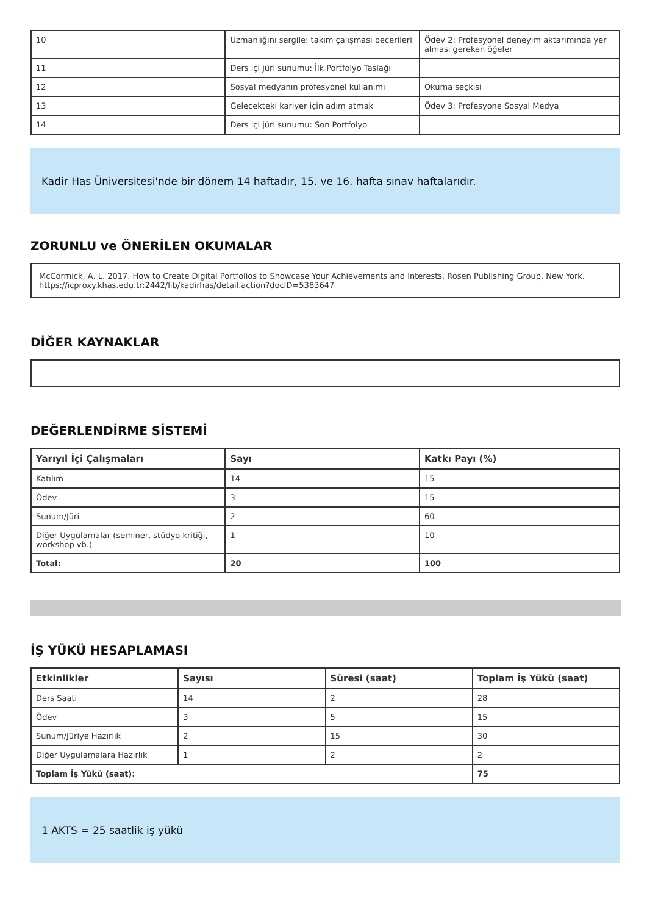| 10 | Uzmanlığını sergile: takım çalışması becerileri | Ödev 2: Profesyonel deneyim aktarımında yer alması gereken öğeler |
| 11 | Ders içi jüri sunumu: İlk Portfolyo Taslağı | |
| 12 | Sosyal medyanın profesyonel kullanımı | Okuma seçkisi |
| 13 | Gelecekteki kariyer için adım atmak | Ödev 3: Profesyone Sosyal Medya |
| 14 | Ders içi jüri sunumu: Son Portfolyo | |
Kadir Has Üniversitesi'nde bir dönem 14 haftadır, 15. ve 16. hafta sınav haftalarıdır.
ZORUNLU ve ÖNERİLEN OKUMALAR
McCormick, A. L. 2017. How to Create Digital Portfolios to Showcase Your Achievements and Interests. Rosen Publishing Group, New York.
https://icproxy.khas.edu.tr:2442/lib/kadirhas/detail.action?docID=5383647
DİĞER KAYNAKLAR
DEĞERLENDİRME SİSTEMİ
| Yarıyıl İçi Çalışmaları | Sayı | Katkı Payı (%) |
| --- | --- | --- |
| Katılım | 14 | 15 |
| Ödev | 3 | 15 |
| Sunum/Jüri | 2 | 60 |
| Diğer Uygulamalar (seminer, stüdyo kritiği, workshop vb.) | 1 | 10 |
| Total: | 20 | 100 |
İŞ YÜKÜ HESAPLAMASI
| Etkinlikler | Sayısı | Süresi (saat) | Toplam İş Yükü (saat) |
| --- | --- | --- | --- |
| Ders Saati | 14 | 2 | 28 |
| Ödev | 3 | 5 | 15 |
| Sunum/Jüriye Hazırlık | 2 | 15 | 30 |
| Diğer Uygulamalara Hazırlık | 1 | 2 | 2 |
| Toplam İş Yükü (saat): | | | 75 |
1 AKTS = 25 saatlik iş yükü